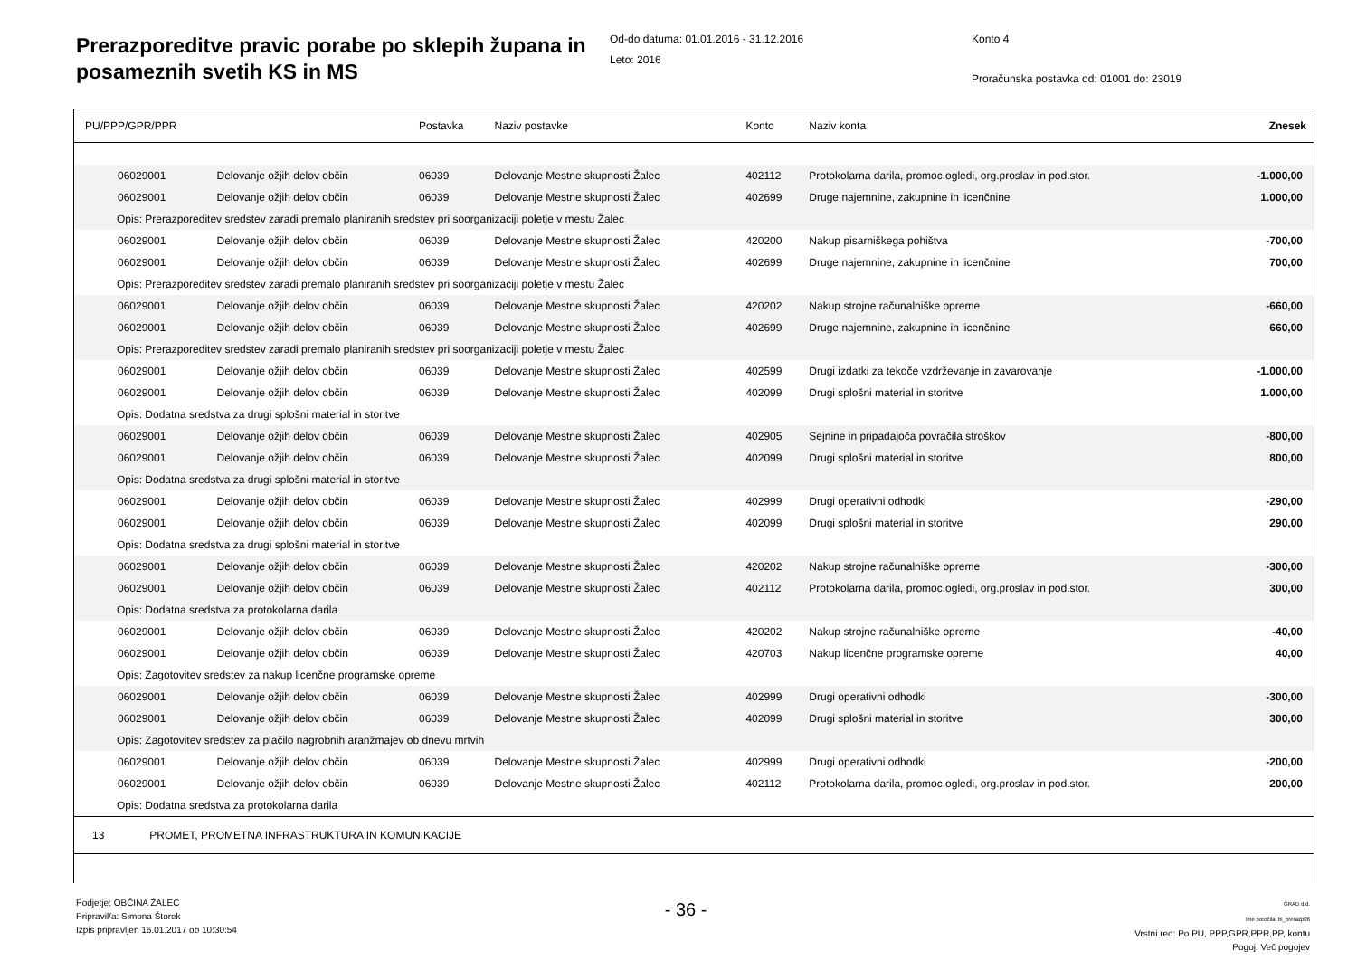Prerazporeditve pravic porabe po sklepih župana in posameznih svetih KS in MS
Od-do datuma: 01.01.2016 - 31.12.2016
Leto: 2016
Konto 4
Proračunska postavka od: 01001 do: 23019
| PU/PPP/GPR/PPR | | Postavka | Naziv postavke | Konto | Naziv konta | Znesek |
| 06029001 | Delovanje ožjih delov občin | 06039 | Delovanje Mestne skupnosti Žalec | 402112 | Protokolarna darila, promoc.ogledi, org.proslav in pod.stor. | -1.000,00 |
| 06029001 | Delovanje ožjih delov občin | 06039 | Delovanje Mestne skupnosti Žalec | 402699 | Druge najemnine, zakupnine in licenčnine | 1.000,00 |
| Opis: Prerazporeditev sredstev zaradi premalo planiranih sredstev pri soorganizaciji poletje v mestu Žalec | | | | | | |
| 06029001 | Delovanje ožjih delov občin | 06039 | Delovanje Mestne skupnosti Žalec | 420200 | Nakup pisarniškega pohištva | -700,00 |
| 06029001 | Delovanje ožjih delov občin | 06039 | Delovanje Mestne skupnosti Žalec | 402699 | Druge najemnine, zakupnine in licenčnine | 700,00 |
| Opis: Prerazporeditev sredstev zaradi premalo planiranih sredstev pri soorganizaciji poletje v mestu Žalec | | | | | | |
| 06029001 | Delovanje ožjih delov občin | 06039 | Delovanje Mestne skupnosti Žalec | 420202 | Nakup strojne računalniške opreme | -660,00 |
| 06029001 | Delovanje ožjih delov občin | 06039 | Delovanje Mestne skupnosti Žalec | 402699 | Druge najemnine, zakupnine in licenčnine | 660,00 |
| Opis: Prerazporeditev sredstev zaradi premalo planiranih sredstev pri soorganizaciji poletje v mestu Žalec | | | | | | |
| 06029001 | Delovanje ožjih delov občin | 06039 | Delovanje Mestne skupnosti Žalec | 402599 | Drugi izdatki za tekoče vzdrževanje in zavarovanje | -1.000,00 |
| 06029001 | Delovanje ožjih delov občin | 06039 | Delovanje Mestne skupnosti Žalec | 402099 | Drugi splošni material in storitve | 1.000,00 |
| Opis: Dodatna sredstva za drugi splošni material in storitve | | | | | | |
| 06029001 | Delovanje ožjih delov občin | 06039 | Delovanje Mestne skupnosti Žalec | 402905 | Sejnine in pripadajoča povračila stroškov | -800,00 |
| 06029001 | Delovanje ožjih delov občin | 06039 | Delovanje Mestne skupnosti Žalec | 402099 | Drugi splošni material in storitve | 800,00 |
| Opis: Dodatna sredstva za drugi splošni material in storitve | | | | | | |
| 06029001 | Delovanje ožjih delov občin | 06039 | Delovanje Mestne skupnosti Žalec | 402999 | Drugi operativni odhodki | -290,00 |
| 06029001 | Delovanje ožjih delov občin | 06039 | Delovanje Mestne skupnosti Žalec | 402099 | Drugi splošni material in storitve | 290,00 |
| Opis: Dodatna sredstva za drugi splošni material in storitve | | | | | | |
| 06029001 | Delovanje ožjih delov občin | 06039 | Delovanje Mestne skupnosti Žalec | 420202 | Nakup strojne računalniške opreme | -300,00 |
| 06029001 | Delovanje ožjih delov občin | 06039 | Delovanje Mestne skupnosti Žalec | 402112 | Protokolarna darila, promoc.ogledi, org.proslav in pod.stor. | 300,00 |
| Opis: Dodatna sredstva za protokolarna darila | | | | | | |
| 06029001 | Delovanje ožjih delov občin | 06039 | Delovanje Mestne skupnosti Žalec | 420202 | Nakup strojne računalniške opreme | -40,00 |
| 06029001 | Delovanje ožjih delov občin | 06039 | Delovanje Mestne skupnosti Žalec | 420703 | Nakup licenčne programske opreme | 40,00 |
| Opis: Zagotovitev sredstev za nakup licenčne programske opreme | | | | | | |
| 06029001 | Delovanje ožjih delov občin | 06039 | Delovanje Mestne skupnosti Žalec | 402999 | Drugi operativni odhodki | -300,00 |
| 06029001 | Delovanje ožjih delov občin | 06039 | Delovanje Mestne skupnosti Žalec | 402099 | Drugi splošni material in storitve | 300,00 |
| Opis: Zagotovitev sredstev za plačilo nagrobnih aranžmajev ob dnevu mrtvih | | | | | | |
| 06029001 | Delovanje ožjih delov občin | 06039 | Delovanje Mestne skupnosti Žalec | 402999 | Drugi operativni odhodki | -200,00 |
| 06029001 | Delovanje ožjih delov občin | 06039 | Delovanje Mestne skupnosti Žalec | 402112 | Protokolarna darila, promoc.ogledi, org.proslav in pod.stor. | 200,00 |
| Opis: Dodatna sredstva za protokolarna darila | | | | | | |
| 13 PROMET, PROMETNA INFRASTRUKTURA IN KOMUNIKACIJE | | | | | | |
Podjetje: OBČINA ŽALEC
Pripravil/a: Simona Štorek
Izpis pripravljen 16.01.2017 ob 10:30:54
- 36 -
GRAD d.d.
Ime poročila: bi_prerazp06
Vrstni red: Po PU, PPP,GPR,PPR,PP, kontu
Pogoj: Več pogojev